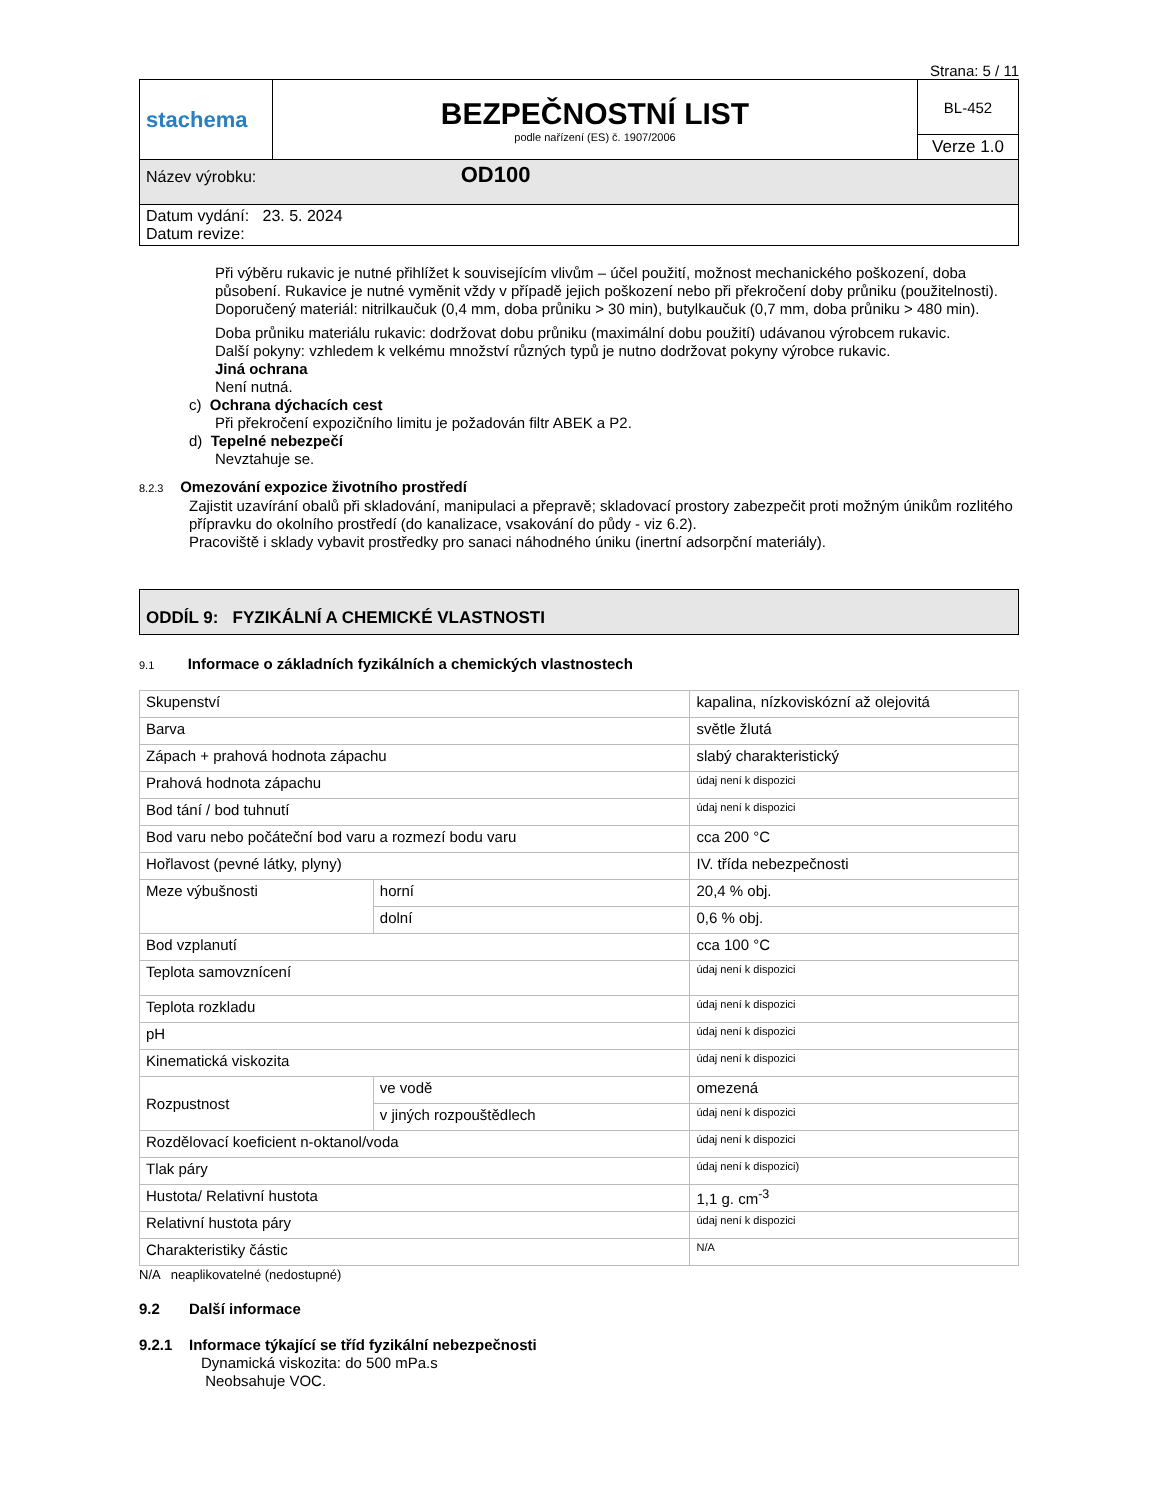Strana: 5 / 11
| stachema | BEZPEČNOSTNÍ LIST podle nařízení (ES) č. 1907/2006 | BL-452 |
| | | Verze 1.0 |
| Název výrobku: OD100 | | |
| Datum vydání: 23. 5. 2024 Datum revize: | | |
Při výběru rukavic je nutné přihlížet k souvisejícím vlivům – účel použití, možnost mechanického poškození, doba působení. Rukavice je nutné vyměnit vždy v případě jejich poškození nebo při překročení doby průniku (použitelnosti).
Doporučený materiál: nitrilkaučuk (0,4 mm, doba průniku > 30 min), butylkaučuk (0,7 mm, doba průniku > 480 min).
Doba průniku materiálu rukavic: dodržovat dobu průniku (maximální dobu použití) udávanou výrobcem rukavic.
Další pokyny: vzhledem k velkému množství různých typů je nutno dodržovat pokyny výrobce rukavic.
Jiná ochrana
Není nutná.
c) Ochrana dýchacích cest
Při překročení expozičního limitu je požadován filtr ABEK a P2.
d) Tepelné nebezpečí
Nevztahuje se.
8.2.3 Omezování expozice životního prostředí
Zajistit uzavírání obalů při skladování, manipulaci a přepravě; skladovací prostory zabezpečit proti možným únikům rozlitého přípravku do okolního prostředí (do kanalizace, vsakování do půdy - viz 6.2).
Pracoviště i sklady vybavit prostředky pro sanaci náhodného úniku (inertní adsorpční materiály).
ODDÍL 9: FYZIKÁLNÍ A CHEMICKÉ VLASTNOSTI
9.1 Informace o základních fyzikálních a chemických vlastnostech
| Skupenství | | kapalina, nízkoviskózní až olejovitá |
| Barva | | světle žlutá |
| Zápach + prahová hodnota zápachu | | slabý charakteristický |
| Prahová hodnota zápachu | | údaj není k dispozici |
| Bod tání / bod tuhnutí | | údaj není k dispozici |
| Bod varu nebo počáteční bod varu a rozmezí bodu varu | | cca 200 °C |
| Hořlavost (pevné látky, plyny) | | IV. třída nebezpečnosti |
| Meze výbušnosti | horní | 20,4 % obj. |
| | dolní | 0,6 % obj. |
| Bod vzplanutí | | cca 100 °C |
| Teplota samovznícení | | údaj není k dispozici |
| Teplota rozkladu | | údaj není k dispozici |
| pH | | údaj není k dispozici |
| Kinematická viskozita | | údaj není k dispozici |
| Rozpustnost | ve vodě | omezená |
| | v jiných rozpouštědlech | údaj není k dispozici |
| Rozdělovací koeficient n-oktanol/voda | | údaj není k dispozici |
| Tlak páry | | údaj není k dispozici) |
| Hustota/ Relativní hustota | | 1,1 g. cm<sup>-3</sup> |
| Relativní hustota páry | | údaj není k dispozici |
| Charakteristiky částic | | N/A |
N/A neaplikovatelné (nedostupné)
9.2 Další informace
9.2.1 Informace týkající se tříd fyzikální nebezpečnosti
Dynamická viskozita: do 500 mPa.s
Neobsahuje VOC.